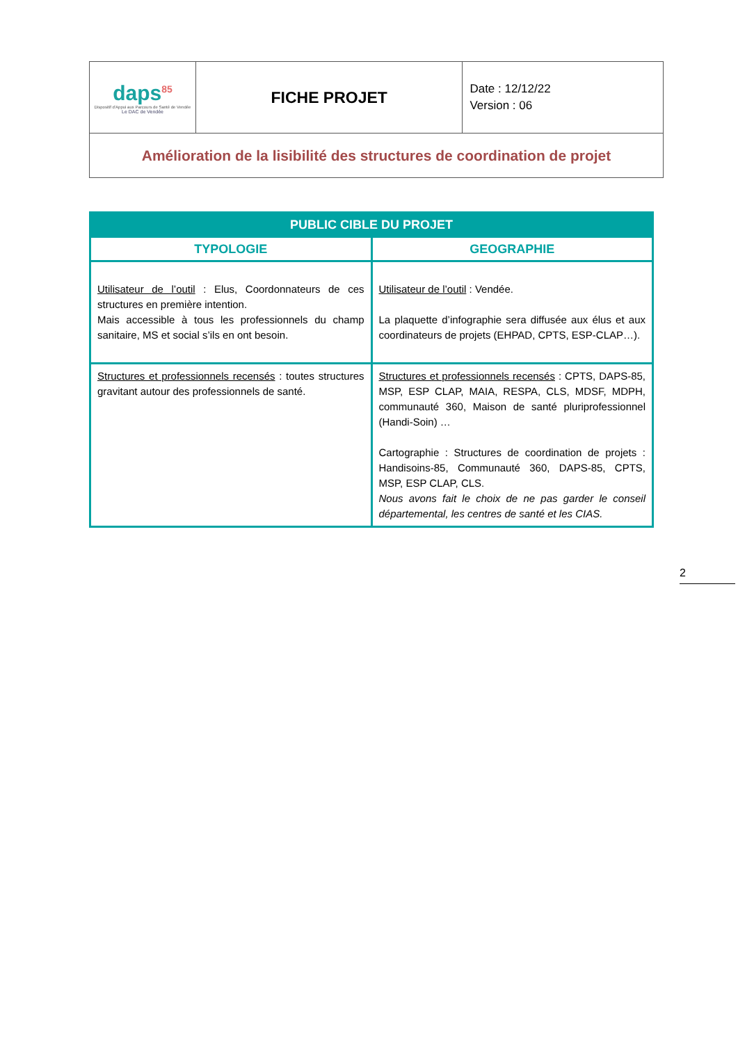| daps<sup>85</sup> Dispositif d'Appui aux Parcours de Santé de Vendée Le DAC de Vendée | FICHE PROJET | Date : 12/12/22 Version : 06 |
| Amélioration de la lisibilité des structures de coordination de projet | | |
| PUBLIC CIBLE DU PROJET | |
| --- | --- |
| TYPOLOGIE | GEOGRAPHIE |
| Utilisateur de l’outil : Elus, Coordonnateurs de ces structures en première intention. Mais accessible à tous les professionnels du champ sanitaire, MS et social s’ils en ont besoin. | Utilisateur de l’outil : Vendée. La plaquette d’infographie sera diffusée aux élus et aux coordinateurs de projets (EHPAD, CPTS, ESP-CLAP…). |
| Structures et professionnels recensés : toutes structures gravitant autour des professionnels de santé. | Structures et professionnels recensés : CPTS, DAPS-85, MSP, ESP CLAP, MAIA, RESPA, CLS, MDSF, MDPH, communauté 360, Maison de santé pluriprofessionnel (Handi-Soin) … Cartographie : Structures de coordination de projets : Handisoins-85, Communauté 360, DAPS-85, CPTS, MSP, ESP CLAP, CLS. Nous avons fait le choix de ne pas garder le conseil départemental, les centres de santé et les CIAS. |
2